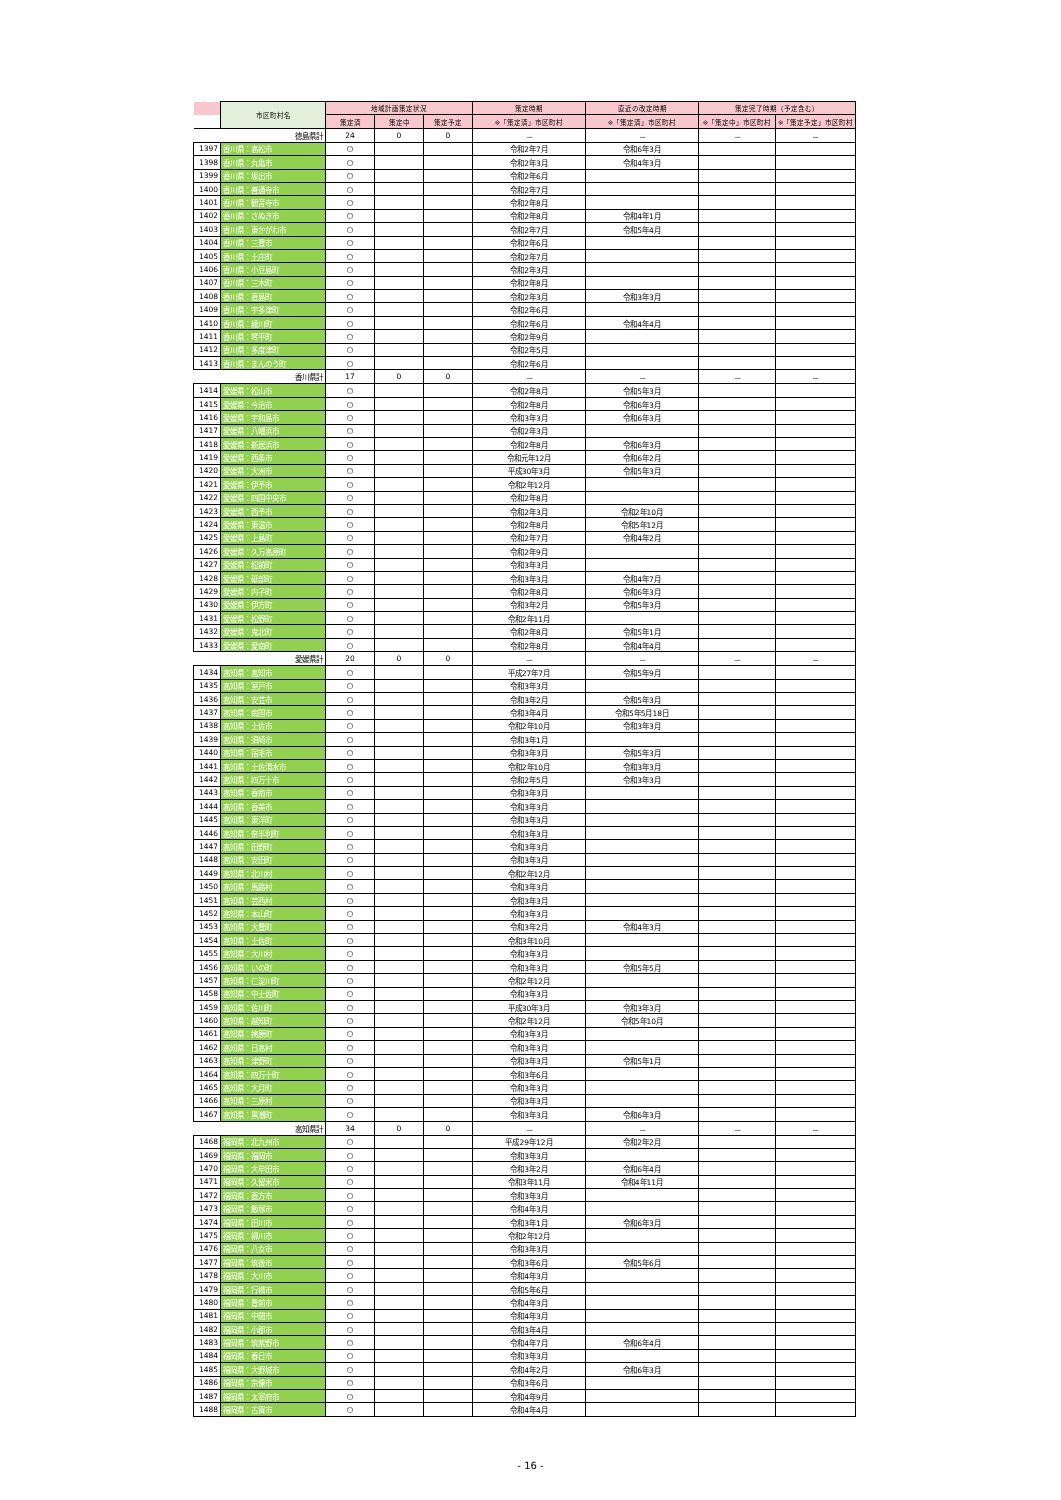| | 市区町村名 | 地域計画策定状況 | | | 策定時期 | 直近の改定時期 | 策定完了時期（予定含む） | |
| --- | --- | --- | --- | --- | --- | --- | --- | --- |
| | | 策定済 | 策定中 | 策定予定 | ※「策定済」市区町村 | ※「策定済」市区町村 | ※「策定中」市区町村 | ※「策定予定」市区町村 |
| 徳島県計 | | 24 | 0 | 0 | － | － | － | － |
| 1397 | 香川県：高松市 | ○ | | | 令和2年7月 | 令和6年3月 | | |
| 1398 | 香川県：丸亀市 | ○ | | | 令和2年3月 | 令和4年3月 | | |
| 1399 | 香川県：坂出市 | ○ | | | 令和2年6月 | | | |
| 1400 | 香川県：善通寺市 | ○ | | | 令和2年7月 | | | |
| 1401 | 香川県：観音寺市 | ○ | | | 令和2年8月 | | | |
| 1402 | 香川県：さぬき市 | ○ | | | 令和2年8月 | 令和4年1月 | | |
| 1403 | 香川県：東かがわ市 | ○ | | | 令和2年7月 | 令和5年4月 | | |
| 1404 | 香川県：三豊市 | ○ | | | 令和2年6月 | | | |
| 1405 | 香川県：土庄町 | ○ | | | 令和2年7月 | | | |
| 1406 | 香川県：小豆島町 | ○ | | | 令和2年3月 | | | |
| 1407 | 香川県：三木町 | ○ | | | 令和2年8月 | | | |
| 1408 | 香川県：直島町 | ○ | | | 令和2年3月 | 令和3年3月 | | |
| 1409 | 香川県：宇多津町 | ○ | | | 令和2年6月 | | | |
| 1410 | 香川県：綾川町 | ○ | | | 令和2年6月 | 令和4年4月 | | |
| 1411 | 香川県：琴平町 | ○ | | | 令和2年9月 | | | |
| 1412 | 香川県：多度津町 | ○ | | | 令和2年5月 | | | |
| 1413 | 香川県：まんのう町 | ○ | | | 令和2年6月 | | | |
| 香川県計 | | 17 | 0 | 0 | － | － | － | － |
| 1414 | 愛媛県：松山市 | ○ | | | 令和2年8月 | 令和5年3月 | | |
| 1415 | 愛媛県：今治市 | ○ | | | 令和2年8月 | 令和6年3月 | | |
| 1416 | 愛媛県：宇和島市 | ○ | | | 令和3年3月 | 令和6年3月 | | |
| 1417 | 愛媛県：八幡浜市 | ○ | | | 令和2年3月 | | | |
| 1418 | 愛媛県：新居浜市 | ○ | | | 令和2年8月 | 令和6年3月 | | |
| 1419 | 愛媛県：西条市 | ○ | | | 令和元年12月 | 令和6年2月 | | |
| 1420 | 愛媛県：大洲市 | ○ | | | 平成30年3月 | 令和5年3月 | | |
| 1421 | 愛媛県：伊予市 | ○ | | | 令和2年12月 | | | |
| 1422 | 愛媛県：四国中央市 | ○ | | | 令和2年8月 | | | |
| 1423 | 愛媛県：西予市 | ○ | | | 令和2年3月 | 令和2年10月 | | |
| 1424 | 愛媛県：東温市 | ○ | | | 令和2年8月 | 令和5年12月 | | |
| 1425 | 愛媛県：上島町 | ○ | | | 令和2年7月 | 令和4年2月 | | |
| 1426 | 愛媛県：久万高原町 | ○ | | | 令和2年9月 | | | |
| 1427 | 愛媛県：松前町 | ○ | | | 令和3年3月 | | | |
| 1428 | 愛媛県：砥部町 | ○ | | | 令和3年3月 | 令和4年7月 | | |
| 1429 | 愛媛県：内子町 | ○ | | | 令和2年8月 | 令和6年3月 | | |
| 1430 | 愛媛県：伊方町 | ○ | | | 令和3年2月 | 令和5年3月 | | |
| 1431 | 愛媛県：松野町 | ○ | | | 令和2年11月 | | | |
| 1432 | 愛媛県：鬼北町 | ○ | | | 令和2年8月 | 令和5年1月 | | |
| 1433 | 愛媛県：愛南町 | ○ | | | 令和2年8月 | 令和4年4月 | | |
| 愛媛県計 | | 20 | 0 | 0 | － | － | － | － |
| 1434 | 高知県：高知市 | ○ | | | 平成27年7月 | 令和5年9月 | | |
| 1435 | 高知県：室戸市 | ○ | | | 令和3年3月 | | | |
| 1436 | 高知県：安芸市 | ○ | | | 令和3年2月 | 令和5年3月 | | |
| 1437 | 高知県：南国市 | ○ | | | 令和3年4月 | 令和5年5月18日 | | |
| 1438 | 高知県：土佐市 | ○ | | | 令和2年10月 | 令和3年3月 | | |
| 1439 | 高知県：須崎市 | ○ | | | 令和3年1月 | | | |
| 1440 | 高知県：宿毛市 | ○ | | | 令和3年3月 | 令和5年3月 | | |
| 1441 | 高知県：土佐清水市 | ○ | | | 令和2年10月 | 令和3年3月 | | |
| 1442 | 高知県：四万十市 | ○ | | | 令和2年5月 | 令和3年3月 | | |
| 1443 | 高知県：香南市 | ○ | | | 令和3年3月 | | | |
| 1444 | 高知県：香美市 | ○ | | | 令和3年3月 | | | |
| 1445 | 高知県：東洋町 | ○ | | | 令和3年3月 | | | |
| 1446 | 高知県：奈半利町 | ○ | | | 令和3年3月 | | | |
| 1447 | 高知県：田野町 | ○ | | | 令和3年3月 | | | |
| 1448 | 高知県：安田町 | ○ | | | 令和3年3月 | | | |
| 1449 | 高知県：北川村 | ○ | | | 令和2年12月 | | | |
| 1450 | 高知県：馬路村 | ○ | | | 令和3年3月 | | | |
| 1451 | 高知県：芸西村 | ○ | | | 令和3年3月 | | | |
| 1452 | 高知県：本山町 | ○ | | | 令和3年3月 | | | |
| 1453 | 高知県：大豊町 | ○ | | | 令和3年2月 | 令和4年3月 | | |
| 1454 | 高知県：土佐町 | ○ | | | 令和3年10月 | | | |
| 1455 | 高知県：大川村 | ○ | | | 令和3年3月 | | | |
| 1456 | 高知県：いの町 | ○ | | | 令和3年3月 | 令和5年5月 | | |
| 1457 | 高知県：仁淀川町 | ○ | | | 令和2年12月 | | | |
| 1458 | 高知県：中土佐町 | ○ | | | 令和3年3月 | | | |
| 1459 | 高知県：佐川町 | ○ | | | 平成30年3月 | 令和3年3月 | | |
| 1460 | 高知県：越知町 | ○ | | | 令和2年12月 | 令和5年10月 | | |
| 1461 | 高知県：梼原町 | ○ | | | 令和3年3月 | | | |
| 1462 | 高知県：日高村 | ○ | | | 令和3年3月 | | | |
| 1463 | 高知県：津野町 | ○ | | | 令和3年3月 | 令和5年1月 | | |
| 1464 | 高知県：四万十町 | ○ | | | 令和3年6月 | | | |
| 1465 | 高知県：大月町 | ○ | | | 令和3年3月 | | | |
| 1466 | 高知県：三原村 | ○ | | | 令和3年3月 | | | |
| 1467 | 高知県：黒潮町 | ○ | | | 令和3年3月 | 令和6年3月 | | |
| 高知県計 | | 34 | 0 | 0 | － | － | － | － |
| 1468 | 福岡県：北九州市 | ○ | | | 平成29年12月 | 令和2年2月 | | |
| 1469 | 福岡県：福岡市 | ○ | | | 令和3年3月 | | | |
| 1470 | 福岡県：大牟田市 | ○ | | | 令和3年2月 | 令和6年4月 | | |
| 1471 | 福岡県：久留米市 | ○ | | | 令和3年11月 | 令和4年11月 | | |
| 1472 | 福岡県：直方市 | ○ | | | 令和3年3月 | | | |
| 1473 | 福岡県：飯塚市 | ○ | | | 令和4年3月 | | | |
| 1474 | 福岡県：田川市 | ○ | | | 令和3年1月 | 令和6年3月 | | |
| 1475 | 福岡県：柳川市 | ○ | | | 令和2年12月 | | | |
| 1476 | 福岡県：八女市 | ○ | | | 令和3年3月 | | | |
| 1477 | 福岡県：筑後市 | ○ | | | 令和3年6月 | 令和5年6月 | | |
| 1478 | 福岡県：大川市 | ○ | | | 令和4年3月 | | | |
| 1479 | 福岡県：行橋市 | ○ | | | 令和5年6月 | | | |
| 1480 | 福岡県：豊前市 | ○ | | | 令和4年3月 | | | |
| 1481 | 福岡県：中間市 | ○ | | | 令和4年3月 | | | |
| 1482 | 福岡県：小郡市 | ○ | | | 令和3年4月 | | | |
| 1483 | 福岡県：筑紫野市 | ○ | | | 令和4年7月 | 令和6年4月 | | |
| 1484 | 福岡県：春日市 | ○ | | | 令和3年3月 | | | |
| 1485 | 福岡県：大野城市 | ○ | | | 令和4年2月 | 令和6年3月 | | |
| 1486 | 福岡県：宗像市 | ○ | | | 令和3年6月 | | | |
| 1487 | 福岡県：太宰府市 | ○ | | | 令和4年9月 | | | |
| 1488 | 福岡県：古賀市 | ○ | | | 令和4年4月 | | | |
- 16 -